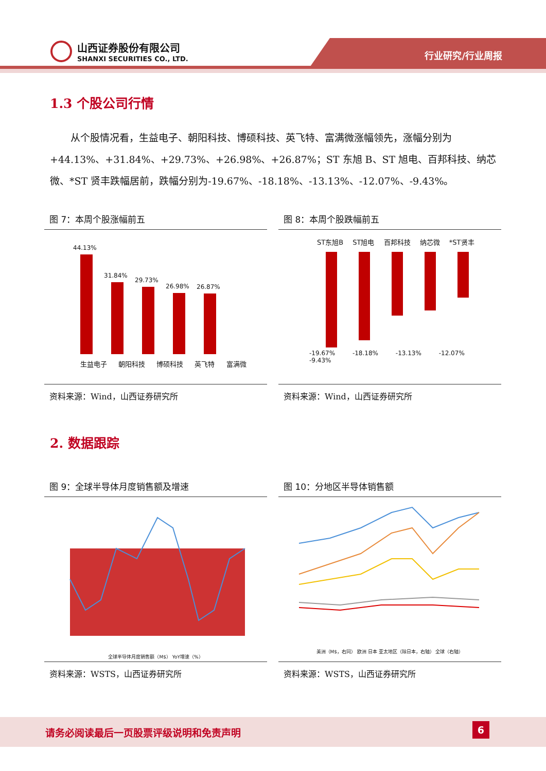山西证券股份有限公司
SHANXI SECURITIES CO., LTD.
行业研究/行业周报
1.3 个股公司行情
从个股情况看，生益电子、朝阳科技、博硕科技、英飞特、富满微涨幅领先，涨幅分别为+44.13%、+31.84%、+29.73%、+26.98%、+26.87%；ST 东旭 B、ST 旭电、百邦科技、纳芯微、*ST 贤丰跌幅居前，跌幅分别为-19.67%、-18.18%、-13.13%、-12.07%、-9.43%。
图 7：本周个股涨幅前五
44.13%
31.84%
29.73%
26.98%
26.87%
生益电子 朝阳科技 博硕科技 英飞特 富满微
资料来源：Wind，山西证券研究所
图 8：本周个股跌幅前五
ST东旭B ST旭电 百邦科技 纳芯微 *ST贤丰
-19.67% -18.18% -13.13% -12.07% -9.43%
资料来源：Wind，山西证券研究所
2. 数据跟踪
图 9：全球半导体月度销售额及增速
全球半导体月度销售额（M$） YoY增速（%）
资料来源：WSTS，山西证券研究所
图 10：分地区半导体销售额
美洲（M$，右同） 欧洲 日本 亚太地区（除日本，右轴） 全球（右轴）
资料来源：WSTS，山西证券研究所
请务必阅读最后一页股票评级说明和免责声明 6